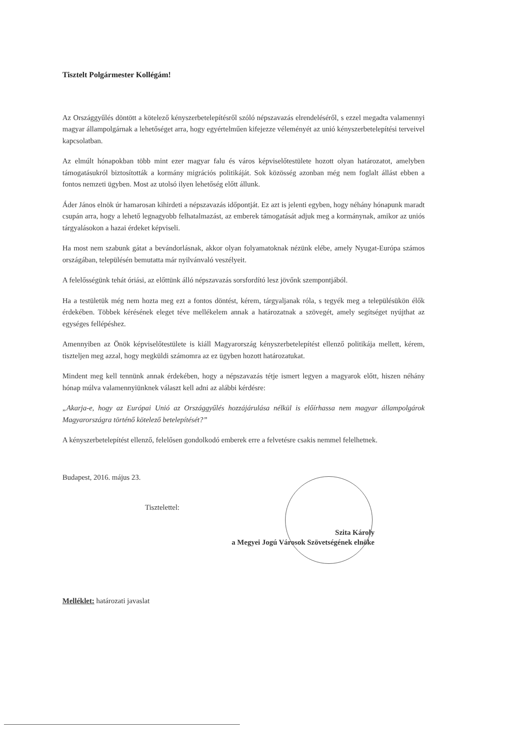Tisztelt Polgármester Kollégám!
Az Országgyűlés döntött a kötelező kényszerbetelepítésről szóló népszavazás elrendeléséről, s ezzel megadta valamennyi magyar állampolgárnak a lehetőséget arra, hogy egyértelműen kifejezze véleményét az unió kényszerbetelepítési terveivel kapcsolatban.
Az elmúlt hónapokban több mint ezer magyar falu és város képviselőtestülete hozott olyan határozatot, amelyben támogatásukról biztosították a kormány migrációs politikáját. Sok közösség azonban még nem foglalt állást ebben a fontos nemzeti ügyben. Most az utolsó ilyen lehetőség előtt állunk.
Áder János elnök úr hamarosan kihirdeti a népszavazás időpontját. Ez azt is jelenti egyben, hogy néhány hónapunk maradt csupán arra, hogy a lehető legnagyobb felhatalmazást, az emberek támogatását adjuk meg a kormánynak, amikor az uniós tárgyalásokon a hazai érdeket képviseli.
Ha most nem szabunk gátat a bevándorlásnak, akkor olyan folyamatoknak nézünk elébe, amely Nyugat-Európa számos országában, településén bemutatta már nyilvánvaló veszélyeit.
A felelősségünk tehát óriási, az előttünk álló népszavazás sorsfordító lesz jövőnk szempontjából.
Ha a testületük még nem hozta meg ezt a fontos döntést, kérem, tárgyaljanak róla, s tegyék meg a településükön élők érdekében. Többek kérésének eleget téve mellékelem annak a határozatnak a szövegét, amely segítséget nyújthat az egységes fellépéshez.
Amennyiben az Önök képviselőtestülete is kiáll Magyarország kényszerbetelepítést ellenző politikája mellett, kérem, tiszteljen meg azzal, hogy megküldi számomra az ez ügyben hozott határozatukat.
Mindent meg kell tennünk annak érdekében, hogy a népszavazás tétje ismert legyen a magyarok előtt, hiszen néhány hónap múlva valamennyiünknek választ kell adni az alábbi kérdésre:
„Akarja-e, hogy az Európai Unió az Országgyűlés hozzájárulása nélkül is előírhassa nem magyar állampolgárok Magyarországra történő kötelező betelepítését?”
A kényszerbetelepítést ellenző, felelősen gondolkodó emberek erre a felvetésre csakis nemmel felelhetnek.
Budapest, 2016. május 23.
Tisztelettel:
Szita Károly
a Megyei Jogú Városok Szövetségének elnöke
Melléklet: határozati javaslat